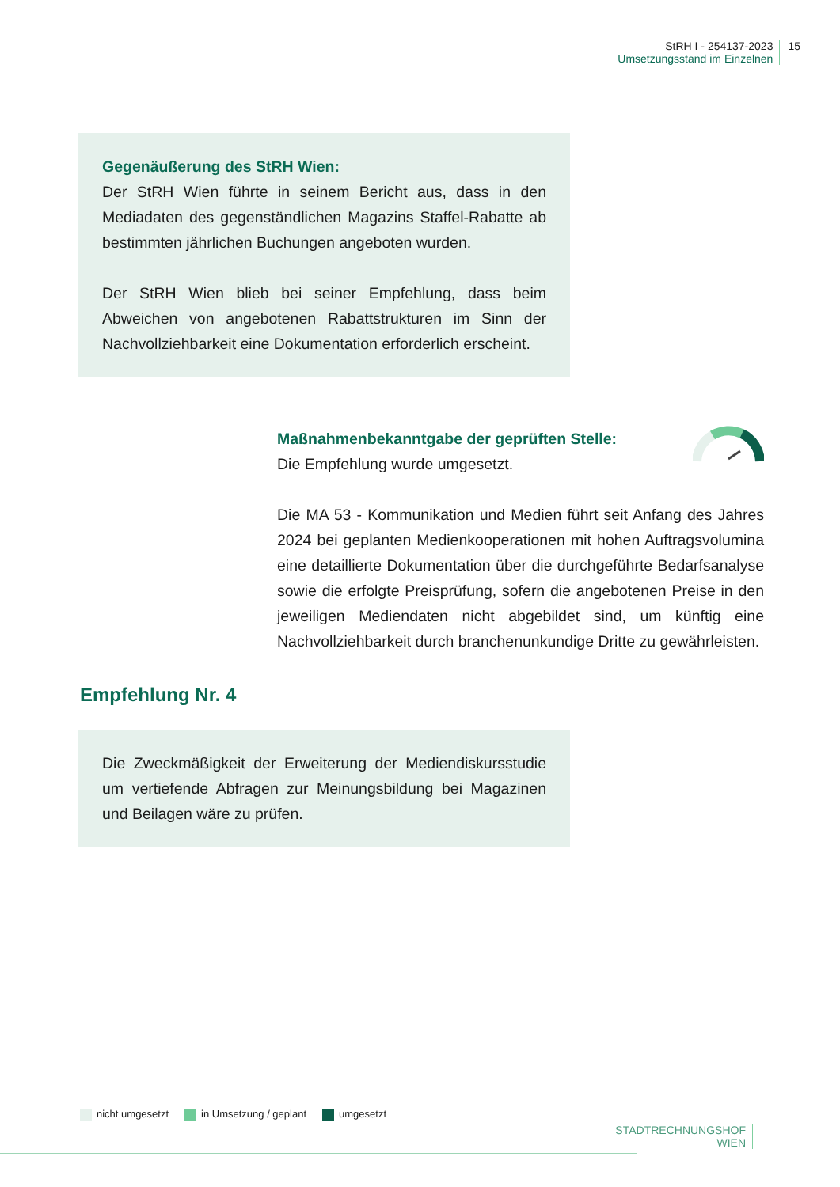StRH I - 254137-2023
Umsetzungsstand im Einzelnen
15
Gegenäußerung des StRH Wien:
Der StRH Wien führte in seinem Bericht aus, dass in den Mediadaten des gegenständlichen Magazins Staffel-Rabatte ab bestimmten jährlichen Buchungen angeboten wurden.
Der StRH Wien blieb bei seiner Empfehlung, dass beim Abweichen von angebotenen Rabattstrukturen im Sinn der Nachvollziehbarkeit eine Dokumentation erforderlich erscheint.
Maßnahmenbekanntgabe der geprüften Stelle:
Die Empfehlung wurde umgesetzt.
Die MA 53 - Kommunikation und Medien führt seit Anfang des Jahres 2024 bei geplanten Medienkooperationen mit hohen Auftragsvolumina eine detaillierte Dokumentation über die durchgeführte Bedarfsanalyse sowie die erfolgte Preisprüfung, sofern die angebotenen Preise in den jeweiligen Mediendaten nicht abgebildet sind, um künftig eine Nachvollziehbarkeit durch branchenunkundige Dritte zu gewährleisten.
Empfehlung Nr. 4
Die Zweckmäßigkeit der Erweiterung der Mediendiskursstudie um vertiefende Abfragen zur Meinungsbildung bei Magazinen und Beilagen wäre zu prüfen.
nicht umgesetzt in Umsetzung / geplant umgesetzt
STADTRECHNUNGSHOF
WIEN